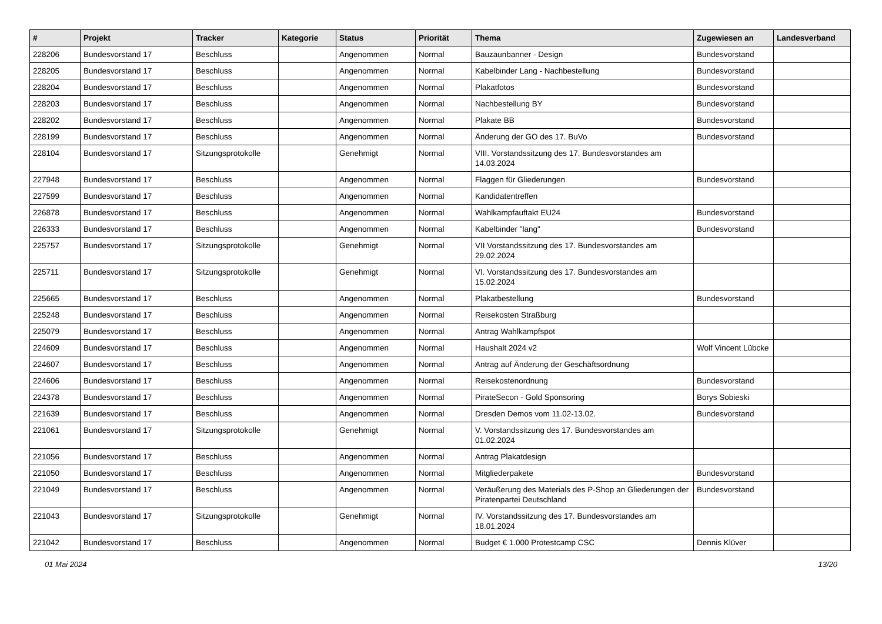| # | Projekt | Tracker | Kategorie | Status | Priorität | Thema | Zugewiesen an | Landesverband |
| --- | --- | --- | --- | --- | --- | --- | --- | --- |
| 228206 | Bundesvorstand 17 | Beschluss | | Angenommen | Normal | Bauzaunbanner - Design | Bundesvorstand | |
| 228205 | Bundesvorstand 17 | Beschluss | | Angenommen | Normal | Kabelbinder Lang - Nachbestellung | Bundesvorstand | |
| 228204 | Bundesvorstand 17 | Beschluss | | Angenommen | Normal | Plakatfotos | Bundesvorstand | |
| 228203 | Bundesvorstand 17 | Beschluss | | Angenommen | Normal | Nachbestellung BY | Bundesvorstand | |
| 228202 | Bundesvorstand 17 | Beschluss | | Angenommen | Normal | Plakate BB | Bundesvorstand | |
| 228199 | Bundesvorstand 17 | Beschluss | | Angenommen | Normal | Änderung der GO des 17. BuVo | Bundesvorstand | |
| 228104 | Bundesvorstand 17 | Sitzungsprotokolle | | Genehmigt | Normal | VIII. Vorstandssitzung des 17. Bundesvorstandes am 14.03.2024 | | |
| 227948 | Bundesvorstand 17 | Beschluss | | Angenommen | Normal | Flaggen für Gliederungen | Bundesvorstand | |
| 227599 | Bundesvorstand 17 | Beschluss | | Angenommen | Normal | Kandidatentreffen | | |
| 226878 | Bundesvorstand 17 | Beschluss | | Angenommen | Normal | Wahlkampfauftakt EU24 | Bundesvorstand | |
| 226333 | Bundesvorstand 17 | Beschluss | | Angenommen | Normal | Kabelbinder "lang" | Bundesvorstand | |
| 225757 | Bundesvorstand 17 | Sitzungsprotokolle | | Genehmigt | Normal | VII Vorstandssitzung des 17. Bundesvorstandes am 29.02.2024 | | |
| 225711 | Bundesvorstand 17 | Sitzungsprotokolle | | Genehmigt | Normal | VI. Vorstandssitzung des 17. Bundesvorstandes am 15.02.2024 | | |
| 225665 | Bundesvorstand 17 | Beschluss | | Angenommen | Normal | Plakatbestellung | Bundesvorstand | |
| 225248 | Bundesvorstand 17 | Beschluss | | Angenommen | Normal | Reisekosten Straßburg | | |
| 225079 | Bundesvorstand 17 | Beschluss | | Angenommen | Normal | Antrag Wahlkampfspot | | |
| 224609 | Bundesvorstand 17 | Beschluss | | Angenommen | Normal | Haushalt 2024 v2 | Wolf Vincent Lübcke | |
| 224607 | Bundesvorstand 17 | Beschluss | | Angenommen | Normal | Antrag auf Änderung der Geschäftsordnung | | |
| 224606 | Bundesvorstand 17 | Beschluss | | Angenommen | Normal | Reisekostenordnung | Bundesvorstand | |
| 224378 | Bundesvorstand 17 | Beschluss | | Angenommen | Normal | PirateSecon - Gold Sponsoring | Borys Sobieski | |
| 221639 | Bundesvorstand 17 | Beschluss | | Angenommen | Normal | Dresden Demos vom 11.02-13.02. | Bundesvorstand | |
| 221061 | Bundesvorstand 17 | Sitzungsprotokolle | | Genehmigt | Normal | V. Vorstandssitzung des 17. Bundesvorstandes am 01.02.2024 | | |
| 221056 | Bundesvorstand 17 | Beschluss | | Angenommen | Normal | Antrag Plakatdesign | | |
| 221050 | Bundesvorstand 17 | Beschluss | | Angenommen | Normal | Mitgliederpakete | Bundesvorstand | |
| 221049 | Bundesvorstand 17 | Beschluss | | Angenommen | Normal | Veräußerung des Materials des P-Shop an Gliederungen der Piratenpartei Deutschland | Bundesvorstand | |
| 221043 | Bundesvorstand 17 | Sitzungsprotokolle | | Genehmigt | Normal | IV. Vorstandssitzung des 17. Bundesvorstandes am 18.01.2024 | | |
| 221042 | Bundesvorstand 17 | Beschluss | | Angenommen | Normal | Budget € 1.000 Protestcamp CSC | Dennis Klüver | |
01 Mai 2024 13/20